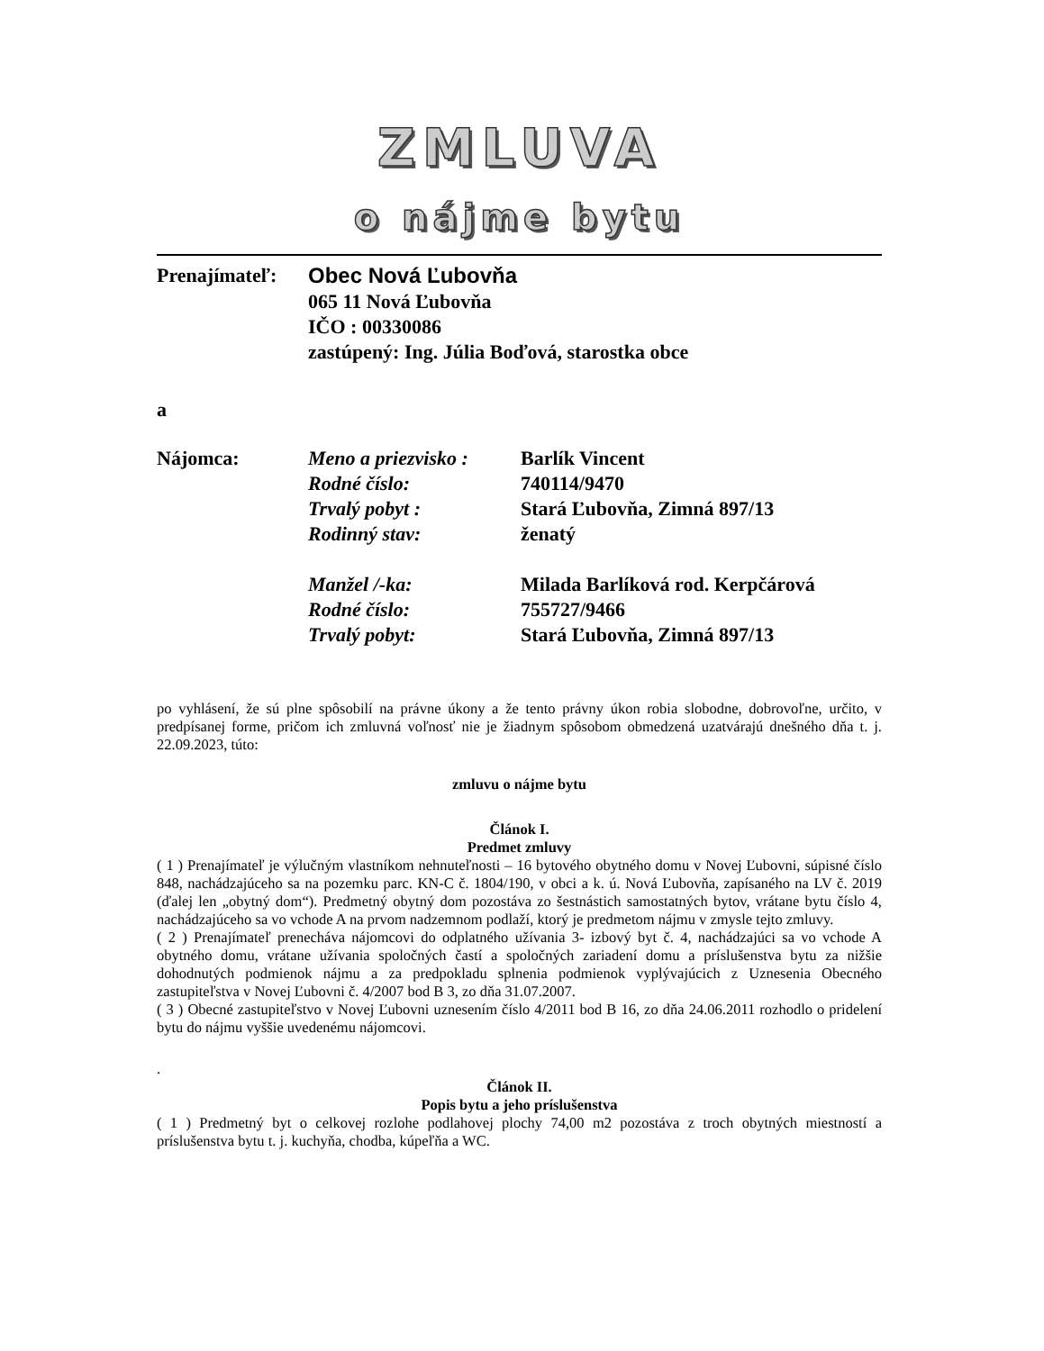ZMLUVA
o nájme bytu
Prenajímateľ:
Obec Nová Ľubovňa
065 11 Nová Ľubovňa
IČO : 00330086
zastúpený: Ing. Júlia Boďová, starostka obce
a
Nájomca: Meno a priezvisko :
Rodné číslo:
Trvalý pobyt :
Rodinný stav:
Manžel /-ka:
Rodné číslo:
Trvalý pobyt:
Barlík Vincent
740114/9470
Stará Ľubovňa, Zimná 897/13
ženatý
Milada Barlíková rod. Kerpčárová
755727/9466
Stará Ľubovňa, Zimná 897/13
po vyhlásení, že sú plne spôsobilí na právne úkony a že tento právny úkon robia slobodne, dobrovoľne, určito, v predpísanej forme, pričom ich zmluvná voľnosť nie je žiadnym spôsobom obmedzená uzatvárajú dnešného dňa t. j. 22.09.2023, túto:
zmluvu o nájme bytu
Článok I.
Predmet zmluvy
( 1 ) Prenajímateľ je výlučným vlastníkom nehnuteľnosti – 16 bytového obytného domu v Novej Ľubovni, súpisné číslo 848, nachádzajúceho sa na pozemku parc. KN-C č. 1804/190, v obci a k. ú. Nová Ľubovňa, zapísaného na LV č. 2019 (ďalej len „obytný dom“). Predmetný obytný dom pozostáva zo šestnástich samostatných bytov, vrátane bytu číslo 4, nachádzajúceho sa vo vchode A na prvom nadzemnom podlaží, ktorý je predmetom nájmu v zmysle tejto zmluvy.
( 2 ) Prenajímateľ prenecháva nájomcovi do odplatného užívania 3- izbový byt č. 4, nachádzajúci sa vo vchode A obytného domu, vrátane užívania spoločných častí a spoločných zariadení domu a príslušenstva bytu za nižšie dohodnutých podmienok nájmu a za predpokladu splnenia podmienok vyplývajúcich z Uznesenia Obecného zastupiteľstva v Novej Ľubovni č. 4/2007 bod B 3, zo dňa 31.07.2007.
( 3 ) Obecné zastupiteľstvo v Novej Ľubovni uznesením číslo 4/2011 bod B 16, zo dňa 24.06.2011 rozhodlo o pridelení bytu do nájmu vyššie uvedenému nájomcovi.
.
Článok II.
Popis bytu a jeho príslušenstva
( 1 ) Predmetný byt o celkovej rozlohe podlahovej plochy 74,00 m2 pozostáva z troch obytných miestností a príslušenstva bytu t. j. kuchyňa, chodba, kúpeľňa a WC.